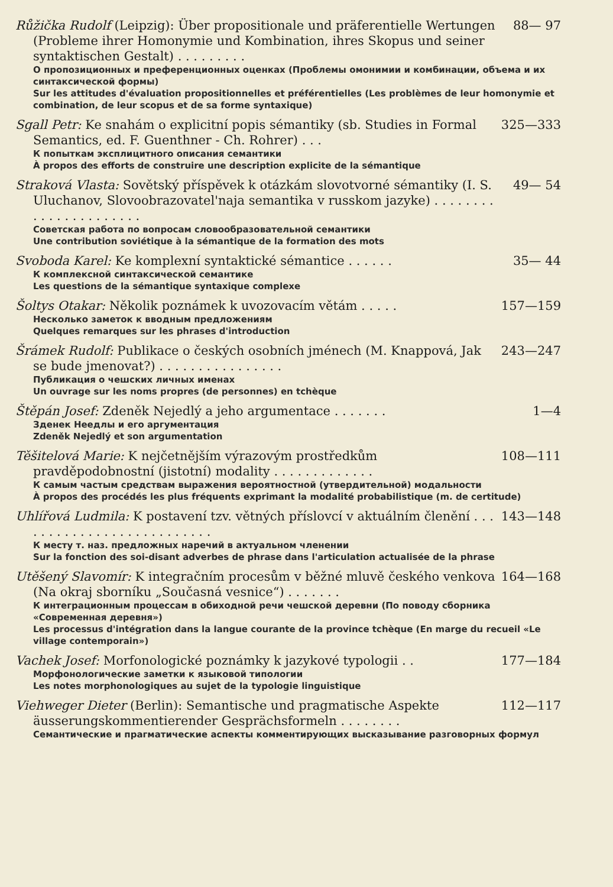Růžička Rudolf (Leipzig): Über propositionale und präferentielle Wertungen (Probleme ihrer Homonymie und Kombination, ihres Skopus und seiner syntaktischen Gestalt) . . . . . . . . . 88— 97
О пропозиционных и преференционных оценках (Проблемы омонимии и комбинации, объема и их синтаксической формы)
Sur les attitudes d'évaluation propositionnelles et préférentielles (Les problèmes de leur homonymie et combination, de leur scopus et de sa forme syntaxique)
Sgall Petr: Ke snahám o explicitní popis sémantiky (sb. Studies in Formal Semantics, ed. F. Guenthner - Ch. Rohrer) . . . 325—333
К попыткам эксплицитного описания семантики
À propos des efforts de construire une description explicite de la sémantique
Straková Vlasta: Sovětský příspěvek k otázkám slovotvorné sémantiky (I. S. Uluchanov, Slovoobrazovatel'naja semantika v russkom jazyke) . . . . . . . . . . . . . . . . . . . . . . 49— 54
Советская работа по вопросам словообразовательной семантики
Une contribution soviétique à la sémantique de la formation des mots
Svoboda Karel: Ke komplexní syntaktické sémantice . . . . . . 35— 44
К комплексной синтаксической семантике
Les questions de la sémantique syntaxique complexe
Šoltys Otakar: Několik poznámek k uvozovacím větám . . . . . 157—159
Несколько заметок к вводным предложениям
Quelques remarques sur les phrases d'introduction
Šrámek Rudolf: Publikace o českých osobních jménech (M. Knappová, Jak se bude jmenovat?) . . . . . . . . . . . . . . . . 243—247
Публикация о чешских личных именах
Un ouvrage sur les noms propres (de personnes) en tchèque
Štěpán Josef: Zdeněk Nejedlý a jeho argumentace . . . . . . . 1—4
Зденек Неедлы и его аргументация
Zdeněk Nejedlý et son argumentation
Těšitelová Marie: K nejčetnějším výrazovým prostředkům pravděpodobnostní (jistotní) modality . . . . . . . . . . . . . 108—111
К самым частым средствам выражения вероятностной (утвердительной) модальности
À propos des procédés les plus fréquents exprimant la modalité probabilistique (m. de certitude)
Uhlířová Ludmila: K postavení tzv. větných příslovcí v aktuálním členění . . . . . . . . . . . . . . . . . . . . . . . . . . 143—148
К месту т. наз. предложных наречий в актуальном членении
Sur la fonction des soi-disant adverbes de phrase dans l'articulation actualisée de la phrase
Utěšený Slavomír: K integračním procesům v běžné mluvě českého venkova (Na okraj sborníku „Současná vesnice“) . . . . . . . 164—168
К интеграционным процессам в обиходной речи чешской деревни (По поводу сборника «Современная деревня»)
Les processus d'intégration dans la langue courante de la province tchèque (En marge du recueil «Le village contemporain»)
Vachek Josef: Morfonologické poznámky k jazykové typologii . . 177—184
Морфонологические заметки к языковой типологии
Les notes morphonologiques au sujet de la typologie linguistique
Viehweger Dieter (Berlin): Semantische und pragmatische Aspekte äusserungskommentierender Gesprächsformeln . . . . . . . . 112—117
Семантические и прагматические аспекты комментирующих высказывание разговорных формул